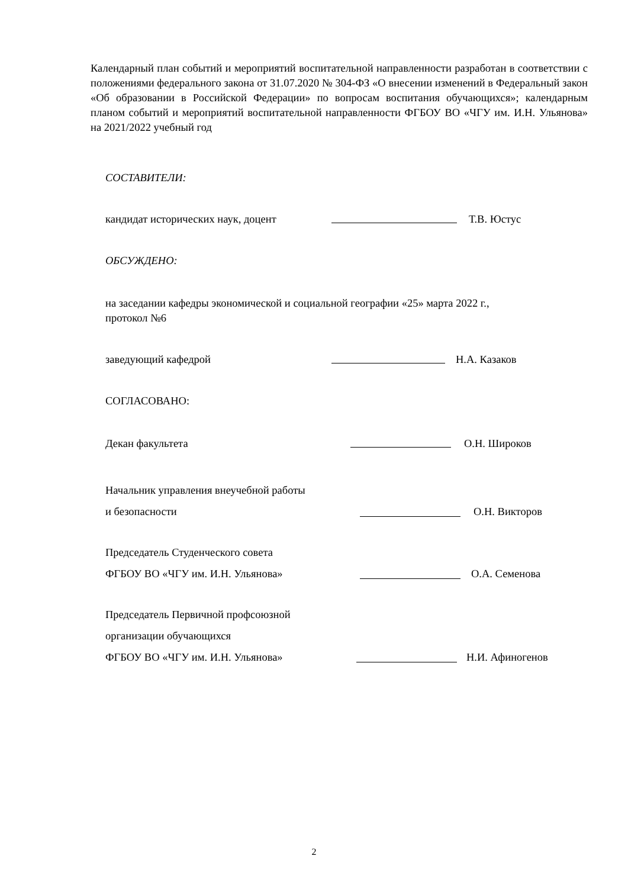Календарный план событий и мероприятий воспитательной направленности разработан в соответствии с положениями федерального закона от 31.07.2020 № 304-ФЗ «О внесении изменений в Федеральный закон «Об образовании в Российской Федерации» по вопросам воспитания обучающихся»; календарным планом событий и мероприятий воспитательной направленности ФГБОУ ВО «ЧГУ им. И.Н. Ульянова» на 2021/2022 учебный год
СОСТАВИТЕЛИ:
кандидат исторических наук, доцент Т.В. Юстус
ОБСУЖДЕНО:
на заседании кафедры экономической и социальной географии «25» марта 2022 г.,
протокол №6
заведующий кафедрой Н.А. Казаков
СОГЛАСОВАНО:
Декан факультета О.Н. Широков
Начальник управления внеучебной работы
и безопасности О.Н. Викторов
Председатель Студенческого совета
ФГБОУ ВО «ЧГУ им. И.Н. Ульянова» О.А. Семенова
Председатель Первичной профсоюзной
организации обучающихся
ФГБОУ ВО «ЧГУ им. И.Н. Ульянова» Н.И. Афиногенов
2